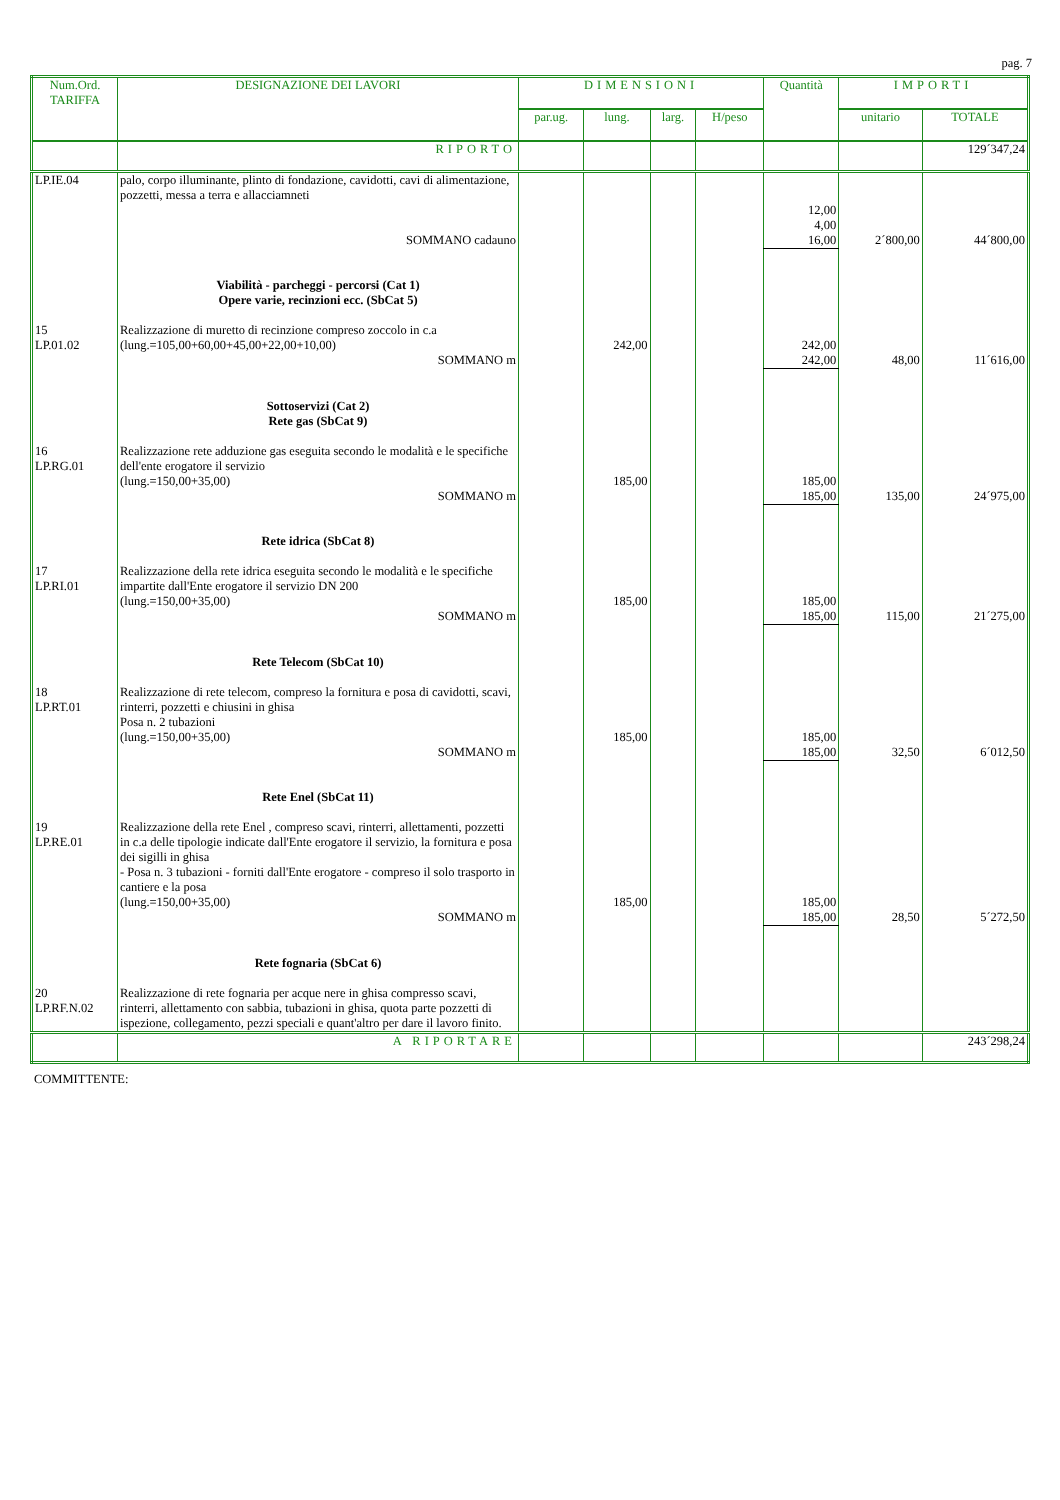pag. 7
| Num.Ord. TARIFFA | DESIGNAZIONE DEI LAVORI | DIMENSIONI | | | | Quantità | IMPORTI | |
| --- | --- | --- | --- | --- | --- | --- | --- | --- |
| | | par.ug. | lung. | larg. | H/peso | | unitario | TOTALE |
| | RIPORTO | | | | | | | 129´347,24 |
| LP.IE.04 | palo, corpo illuminante, plinto di fondazione, cavidotti, cavi di alimentazione, pozzetti, messa a terra e allacciamneti | | | | | 12,00 4,00 | | |
| | SOMMANO cadauno | | | | | 16,00 | 2´800,00 | 44´800,00 |
| | Viabilità - parcheggi - percorsi (Cat 1) Opere varie, recinzioni ecc. (SbCat 5) | | | | | | | |
| 15 LP.01.02 | Realizzazione di muretto di recinzione compreso zoccolo in c.a (lung.=105,00+60,00+45,00+22,00+10,00) | | 242,00 | | | 242,00 | | |
| | SOMMANO m | | | | | 242,00 | 48,00 | 11´616,00 |
| | Sottoservizi (Cat 2) Rete gas (SbCat 9) | | | | | | | |
| 16 LP.RG.01 | Realizzazione rete adduzione gas eseguita secondo le modalità e le specifiche dell'ente erogatore il servizio (lung.=150,00+35,00) | | 185,00 | | | 185,00 | | |
| | SOMMANO m | | | | | 185,00 | 135,00 | 24´975,00 |
| | Rete idrica (SbCat 8) | | | | | | | |
| 17 LP.RI.01 | Realizzazione della rete idrica eseguita secondo le modalità e le specifiche impartite dall'Ente erogatore il servizio DN 200 (lung.=150,00+35,00) | | 185,00 | | | 185,00 | | |
| | SOMMANO m | | | | | 185,00 | 115,00 | 21´275,00 |
| | Rete Telecom (SbCat 10) | | | | | | | |
| 18 LP.RT.01 | Realizzazione di rete telecom, compreso la fornitura e posa di cavidotti, scavi, rinterri, pozzetti e chiusini in ghisa Posa n. 2 tubazioni (lung.=150,00+35,00) | | 185,00 | | | 185,00 | | |
| | SOMMANO m | | | | | 185,00 | 32,50 | 6´012,50 |
| | Rete Enel (SbCat 11) | | | | | | | |
| 19 LP.RE.01 | Realizzazione della rete Enel , compreso scavi, rinterri, allettamenti, pozzetti in c.a delle tipologie indicate dall'Ente erogatore il servizio, la fornitura e posa dei sigilli in ghisa - Posa n. 3 tubazioni - forniti dall'Ente erogatore - compreso il solo trasporto in cantiere e la posa (lung.=150,00+35,00) | | 185,00 | | | 185,00 | | |
| | SOMMANO m | | | | | 185,00 | 28,50 | 5´272,50 |
| | Rete fognaria (SbCat 6) | | | | | | | |
| 20 LP.RF.N.02 | Realizzazione di rete fognaria per acque nere in ghisa compresso scavi, rinterri, allettamento con sabbia, tubazioni in ghisa, quota parte pozzetti di ispezione, collegamento, pezzi speciali e quant'altro per dare il lavoro finito. | | | | | | | |
| | A RIPORTARE | | | | | | | 243´298,24 |
COMMITTENTE: